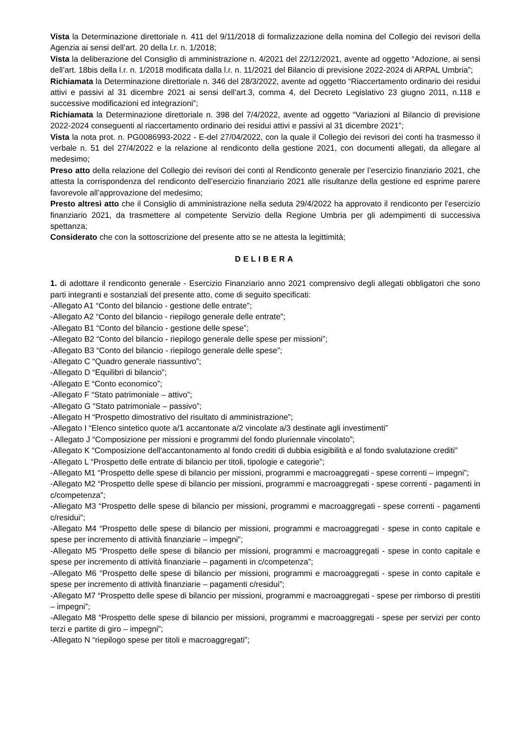Vista la Determinazione direttoriale n. 411 del 9/11/2018 di formalizzazione della nomina del Collegio dei revisori della Agenzia ai sensi dell’art. 20 della l.r. n. 1/2018;
Vista la deliberazione del Consiglio di amministrazione n. 4/2021 del 22/12/2021, avente ad oggetto “Adozione, ai sensi dell’art. 18bis della l.r. n. 1/2018 modificata dalla l.r. n. 11/2021 del Bilancio di previsione 2022-2024 di ARPAL Umbria”;
Richiamata la Determinazione direttoriale n. 346 del 28/3/2022, avente ad oggetto “Riaccertamento ordinario dei residui attivi e passivi al 31 dicembre 2021 ai sensi dell’art.3, comma 4, del Decreto Legislativo 23 giugno 2011, n.118 e successive modificazioni ed integrazioni”;
Richiamata la Determinazione direttoriale n. 398 del 7/4/2022, avente ad oggetto “Variazioni al Bilancio di previsione 2022-2024 conseguenti al riaccertamento ordinario dei residui attivi e passivi al 31 dicembre 2021”;
Vista la nota prot. n. PG0086993-2022 - E-del 27/04/2022, con la quale il Collegio dei revisori dei conti ha trasmesso il verbale n. 51 del 27/4/2022 e la relazione al rendiconto della gestione 2021, con documenti allegati, da allegare al medesimo;
Preso atto della relazione del Collegio dei revisori dei conti al Rendiconto generale per l’esercizio finanziario 2021, che attesta la corrispondenza del rendiconto dell’esercizio finanziario 2021 alle risultanze della gestione ed esprime parere favorevole all’approvazione del medesimo;
Presto altresì atto che il Consiglio di amministrazione nella seduta 29/4/2022 ha approvato il rendiconto per l’esercizio finanziario 2021, da trasmettere al competente Servizio della Regione Umbria per gli adempimenti di successiva spettanza;
Considerato che con la sottoscrizione del presente atto se ne attesta la legittimità;
DELIBERA
1. di adottare il rendiconto generale - Esercizio Finanziario anno 2021 comprensivo degli allegati obbligatori che sono parti integranti e sostanziali del presente atto, come di seguito specificati:
-Allegato A1 “Conto del bilancio - gestione delle entrate”;
-Allegato A2 “Conto del bilancio - riepilogo generale delle entrate”;
-Allegato B1 “Conto del bilancio - gestione delle spese”;
-Allegato B2 “Conto del bilancio - riepilogo generale delle spese per missioni”;
-Allegato B3 “Conto del bilancio - riepilogo generale delle spese”;
-Allegato C “Quadro generale riassuntivo”;
-Allegato D “Equilibri di bilancio”;
-Allegato E “Conto economico”;
-Allegato F “Stato patrimoniale – attivo”;
-Allegato G “Stato patrimoniale – passivo”;
-Allegato H “Prospetto dimostrativo del risultato di amministrazione”;
-Allegato I “Elenco sintetico quote a/1 accantonate a/2 vincolate a/3 destinate agli investimenti”
- Allegato J “Composizione per missioni e programmi del fondo pluriennale vincolato”;
-Allegato K “Composizione dell'accantonamento al fondo crediti di dubbia esigibilità e al fondo svalutazione crediti”
-Allegato L “Prospetto delle entrate di bilancio per titoli, tipologie e categorie”;
-Allegato M1 “Prospetto delle spese di bilancio per missioni, programmi e macroaggregati - spese correnti – impegni”;
-Allegato M2 “Prospetto delle spese di bilancio per missioni, programmi e macroaggregati - spese correnti - pagamenti in c/competenza”;
-Allegato M3 “Prospetto delle spese di bilancio per missioni, programmi e macroaggregati - spese correnti - pagamenti c/residui”;
-Allegato M4 “Prospetto delle spese di bilancio per missioni, programmi e macroaggregati - spese in conto capitale e spese per incremento di attività finanziarie – impegni”;
-Allegato M5 “Prospetto delle spese di bilancio per missioni, programmi e macroaggregati - spese in conto capitale e spese per incremento di attività finanziarie – pagamenti in c/competenza”;
-Allegato M6 “Prospetto delle spese di bilancio per missioni, programmi e macroaggregati - spese in conto capitale e spese per incremento di attività finanziarie – pagamenti c/residui”;
-Allegato M7 “Prospetto delle spese di bilancio per missioni, programmi e macroaggregati - spese per rimborso di prestiti – impegni”;
-Allegato M8 “Prospetto delle spese di bilancio per missioni, programmi e macroaggregati - spese per servizi per conto terzi e partite di giro – impegni”;
-Allegato N “riepilogo spese per titoli e macroaggregati”;